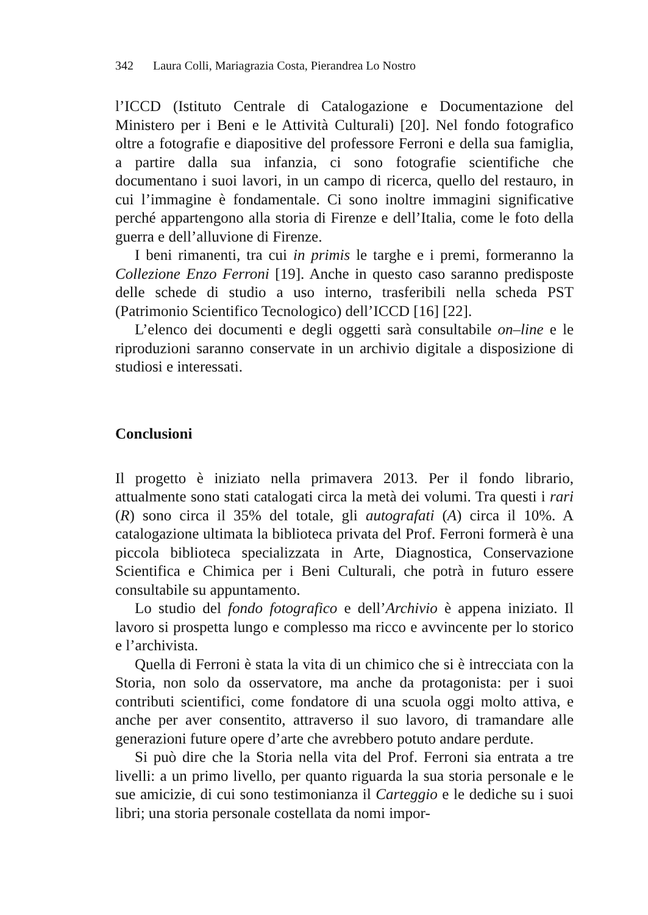342 Laura Colli, Mariagrazia Costa, Pierandrea Lo Nostro
l’ICCD (Istituto Centrale di Catalogazione e Documentazione del Ministero per i Beni e le Attività Culturali) [20]. Nel fondo fotografico oltre a fotografie e diapositive del professore Ferroni e della sua famiglia, a partire dalla sua infanzia, ci sono fotografie scientifiche che documentano i suoi lavori, in un campo di ricerca, quello del restauro, in cui l’immagine è fondamentale. Ci sono inoltre immagini significative perché appartengono alla storia di Firenze e dell’Italia, come le foto della guerra e dell’alluvione di Firenze.
I beni rimanenti, tra cui in primis le targhe e i premi, formeranno la Collezione Enzo Ferroni [19]. Anche in questo caso saranno predisposte delle schede di studio a uso interno, trasferibili nella scheda PST (Patrimonio Scientifico Tecnologico) dell’ICCD [16] [22].
L’elenco dei documenti e degli oggetti sarà consultabile on–line e le riproduzioni saranno conservate in un archivio digitale a disposizione di studiosi e interessati.
Conclusioni
Il progetto è iniziato nella primavera 2013. Per il fondo librario, attualmente sono stati catalogati circa la metà dei volumi. Tra questi i rari (R) sono circa il 35% del totale, gli autografati (A) circa il 10%. A catalogazione ultimata la biblioteca privata del Prof. Ferroni formerà è una piccola biblioteca specializzata in Arte, Diagnostica, Conservazione Scientifica e Chimica per i Beni Culturali, che potrà in futuro essere consultabile su appuntamento.
Lo studio del fondo fotografico e dell’Archivio è appena iniziato. Il lavoro si prospetta lungo e complesso ma ricco e avvincente per lo storico e l’archivista.
Quella di Ferroni è stata la vita di un chimico che si è intrecciata con la Storia, non solo da osservatore, ma anche da protagonista: per i suoi contributi scientifici, come fondatore di una scuola oggi molto attiva, e anche per aver consentito, attraverso il suo lavoro, di tramandare alle generazioni future opere d’arte che avrebbero potuto andare perdute.
Si può dire che la Storia nella vita del Prof. Ferroni sia entrata a tre livelli: a un primo livello, per quanto riguarda la sua storia personale e le sue amicizie, di cui sono testimonianza il Carteggio e le dediche su i suoi libri; una storia personale costellata da nomi impor-